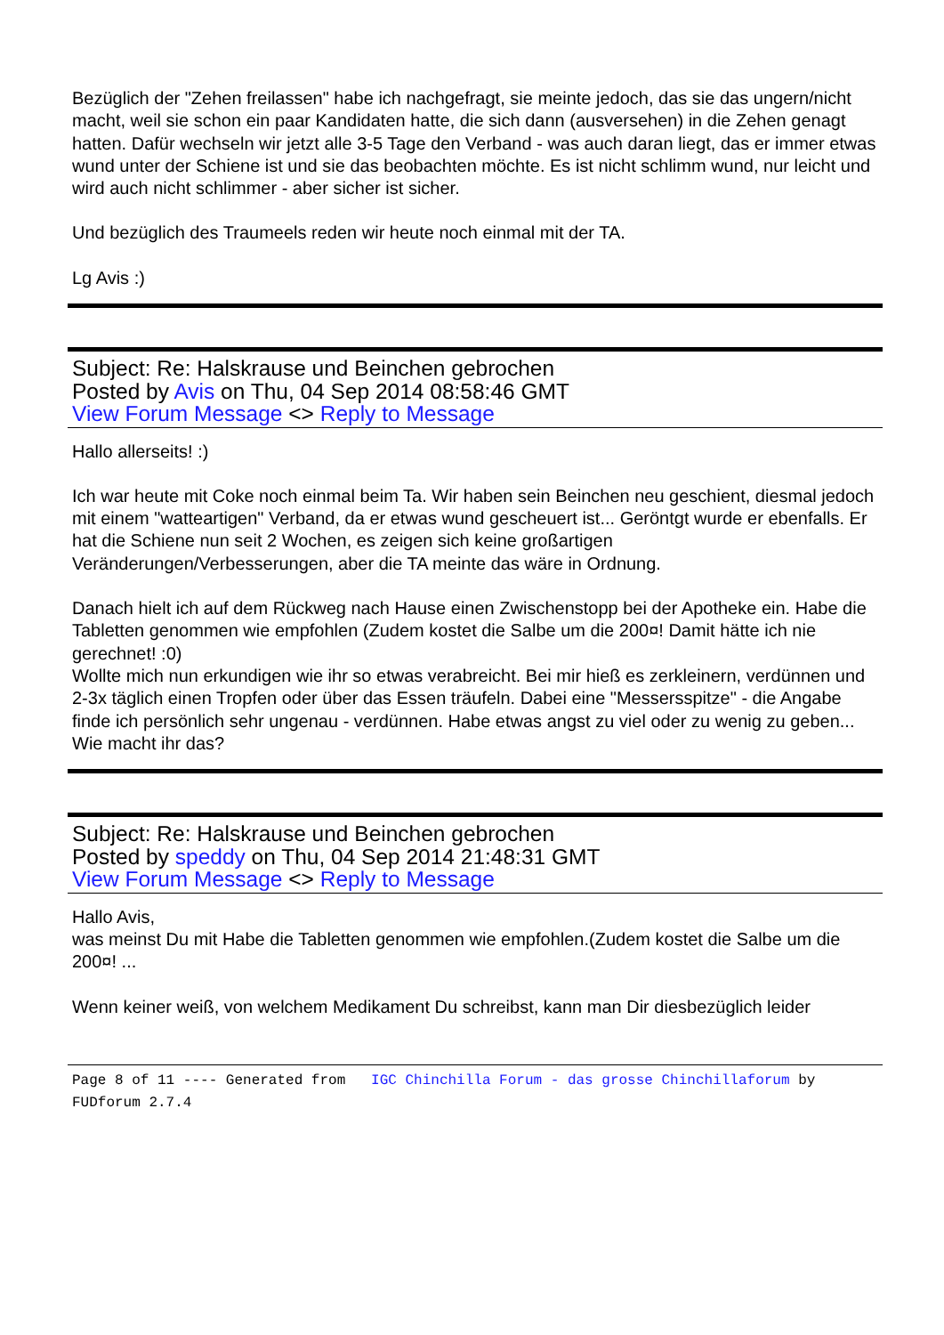Bezüglich der "Zehen freilassen" habe ich nachgefragt, sie meinte jedoch, das sie das ungern/nicht macht, weil sie schon ein paar Kandidaten hatte, die sich dann (ausversehen) in die Zehen genagt hatten. Dafür wechseln wir jetzt alle 3-5 Tage den Verband - was auch daran liegt, das er immer etwas wund unter der Schiene ist und sie das beobachten möchte. Es ist nicht schlimm wund, nur leicht und wird auch nicht schlimmer - aber sicher ist sicher.
Und bezüglich des Traumeels reden wir heute noch einmal mit der TA.
Lg Avis :)
Subject: Re: Halskrause und Beinchen gebrochen
Posted by Avis on Thu, 04 Sep 2014 08:58:46 GMT
View Forum Message <> Reply to Message
Hallo allerseits! :)
Ich war heute mit Coke noch einmal beim Ta. Wir haben sein Beinchen neu geschient, diesmal jedoch mit einem "watteartigen" Verband, da er etwas wund gescheuert ist... Geröntgt wurde er ebenfalls. Er hat die Schiene nun seit 2 Wochen, es zeigen sich keine großartigen Veränderungen/Verbesserungen, aber die TA meinte das wäre in Ordnung.
Danach hielt ich auf dem Rückweg nach Hause einen Zwischenstopp bei der Apotheke ein. Habe die Tabletten genommen wie empfohlen (Zudem kostet die Salbe um die 200¤! Damit hätte ich nie gerechnet! :0)
Wollte mich nun erkundigen wie ihr so etwas verabreicht. Bei mir hieß es zerkleinern, verdünnen und 2-3x täglich einen Tropfen oder über das Essen träufeln. Dabei eine "Messersspitze" - die Angabe finde ich persönlich sehr ungenau - verdünnen. Habe etwas angst zu viel oder zu wenig zu geben... Wie macht ihr das?
Subject: Re: Halskrause und Beinchen gebrochen
Posted by speddy on Thu, 04 Sep 2014 21:48:31 GMT
View Forum Message <> Reply to Message
Hallo Avis,
was meinst Du mit Habe die Tabletten genommen wie empfohlen.(Zudem kostet die Salbe um die 200¤! ...
Wenn keiner weiß, von welchem Medikament Du schreibst, kann man Dir diesbezüglich leider
Page 8 of 11 ---- Generated from IGC Chinchilla Forum - das grosse Chinchillaforum by FUDforum 2.7.4